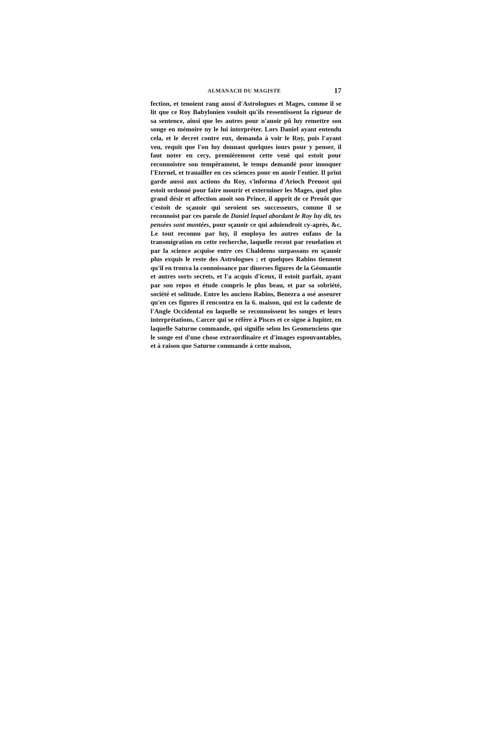ALMANACH DU MAGISTE 17
fection, et tenoient rang aussi d'Astrologues et Mages, comme il se lit que ce Roy Babylonien vouloit qu'ils ressentissent la rigueur de sa sentence, ainsi que les autres pour n'auoir pû luy remettre son songe en mémoire ny le lui interpréter. Lors Daniel ayant entendu cela, et le decret contre eux, demanda à voir le Roy, puis l'ayant veu, requit que l'on luy donnast quelques iours pour y penser, il faut noter en cecy, premièrement cette veuë qui estoit pour reconnoistre son tempérament, le temps demandé pour inuoquer l'Eternel, et trauailler en ces sciences pour en auoir l'entier. Il print garde aussi aux actions du Roy, s'informa d'Arioch Preuost qui estoit ordonné pour faire mourir et exterminer les Mages, quel plus grand désir et affection auoit son Prince, il apprit de ce Preuôt que c'estoit de sçauoir qui seroient ses successeurs, comme il se reconnoist par ces parole de Daniel lequel abordant le Roy luy dit, tes pensées sont montées, pour sçauoir ce qui aduiendroit cy-après, &c. Le tout reconnu par luy, il employa les autres enfans de la transmigration en cette recherche, laquelle receut par reuelation et par la science acquise entre ces Chaldeens surpassans en sçauoir plus exquis le reste des Astrologues ; et quelques Rabins tiennent qu'il en trouva la connoissance par diuerses figures de la Géomantie et autres sorts secrets, et l'a acquis d'iceux, il estoit parfait, ayant par son repos et étude compris le plus beau, et par sa sobriété, société et solitude. Entre les anciens Rabins, Benezra a osé asseurer qu'en ces figures il rencontra en la 6. maison, qui est la cadente de l'Angle Occidental en laquelle se reconnoissent les songes et leurs interprétations, Carcer qui se réfère à Pisces et ce signe à Iupiter, en laquelle Saturne commande, qui signifie selon les Geomenciens que le songe est d'une chose extraordinaire et d'images espouvantables, et à raison que Saturne commande à cette maison,